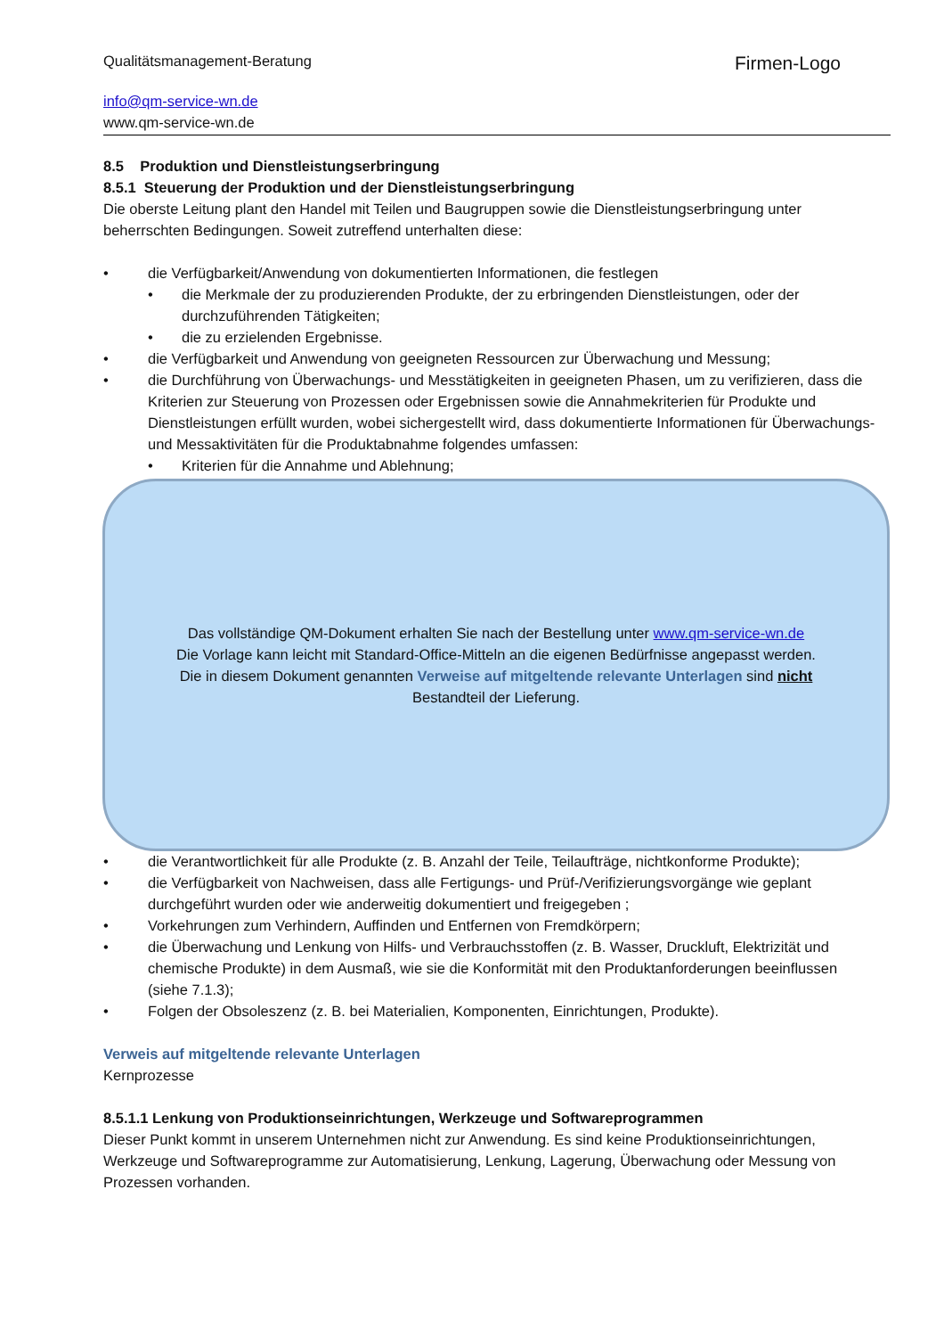Qualitätsmanagement-Beratung
info@qm-service-wn.de
www.qm-service-wn.de
Firmen-Logo
8.5 Produktion und Dienstleistungserbringung
8.5.1 Steuerung der Produktion und der Dienstleistungserbringung
Die oberste Leitung plant den Handel mit Teilen und Baugruppen sowie die Dienstleistungserbringung unter beherrschten Bedingungen. Soweit zutreffend unterhalten diese:
die Verfügbarkeit/Anwendung von dokumentierten Informationen, die festlegen
die Merkmale der zu produzierenden Produkte, der zu erbringenden Dienstleistungen, oder der durchzuführenden Tätigkeiten;
die zu erzielenden Ergebnisse.
die Verfügbarkeit und Anwendung von geeigneten Ressourcen zur Überwachung und Messung;
die Durchführung von Überwachungs- und Messtätigkeiten in geeigneten Phasen, um zu verifizieren, dass die Kriterien zur Steuerung von Prozessen oder Ergebnissen sowie die Annahmekriterien für Produkte und Dienstleistungen erfüllt wurden, wobei sichergestellt wird, dass dokumentierte Informationen für Überwachungs- und Messaktivitäten für die Produktabnahme folgendes umfassen:
Kriterien für die Annahme und Ablehnung;
die Verantwortlichkeit für alle Produkte (z. B. Anzahl der Teile, Teilaufträge, nichtkonforme Produkte);
die Verfügbarkeit von Nachweisen, dass alle Fertigungs- und Prüf-/Verifizierungsvorgänge wie geplant durchgeführt wurden oder wie anderweitig dokumentiert und freigegeben ;
Vorkehrungen zum Verhindern, Auffinden und Entfernen von Fremdkörpern;
die Überwachung und Lenkung von Hilfs- und Verbrauchsstoffen (z. B. Wasser, Druckluft, Elektrizität und chemische Produkte) in dem Ausmaß, wie sie die Konformität mit den Produktanforderungen beeinflussen (siehe 7.1.3);
Folgen der Obsoleszenz (z. B. bei Materialien, Komponenten, Einrichtungen, Produkte).
Verweis auf mitgeltende relevante Unterlagen
Kernprozesse
8.5.1.1 Lenkung von Produktionseinrichtungen, Werkzeuge und Softwareprogrammen
Dieser Punkt kommt in unserem Unternehmen nicht zur Anwendung. Es sind keine Produktionseinrichtungen, Werkzeuge und Softwareprogramme zur Automatisierung, Lenkung, Lagerung, Überwachung oder Messung von Prozessen vorhanden.
Das vollständige QM-Dokument erhalten Sie nach der Bestellung unter www.qm-service-wn.de
Die Vorlage kann leicht mit Standard-Office-Mitteln an die eigenen Bedürfnisse angepasst werden.
Die in diesem Dokument genannten Verweise auf mitgeltende relevante Unterlagen sind nicht
Bestandteil der Lieferung.